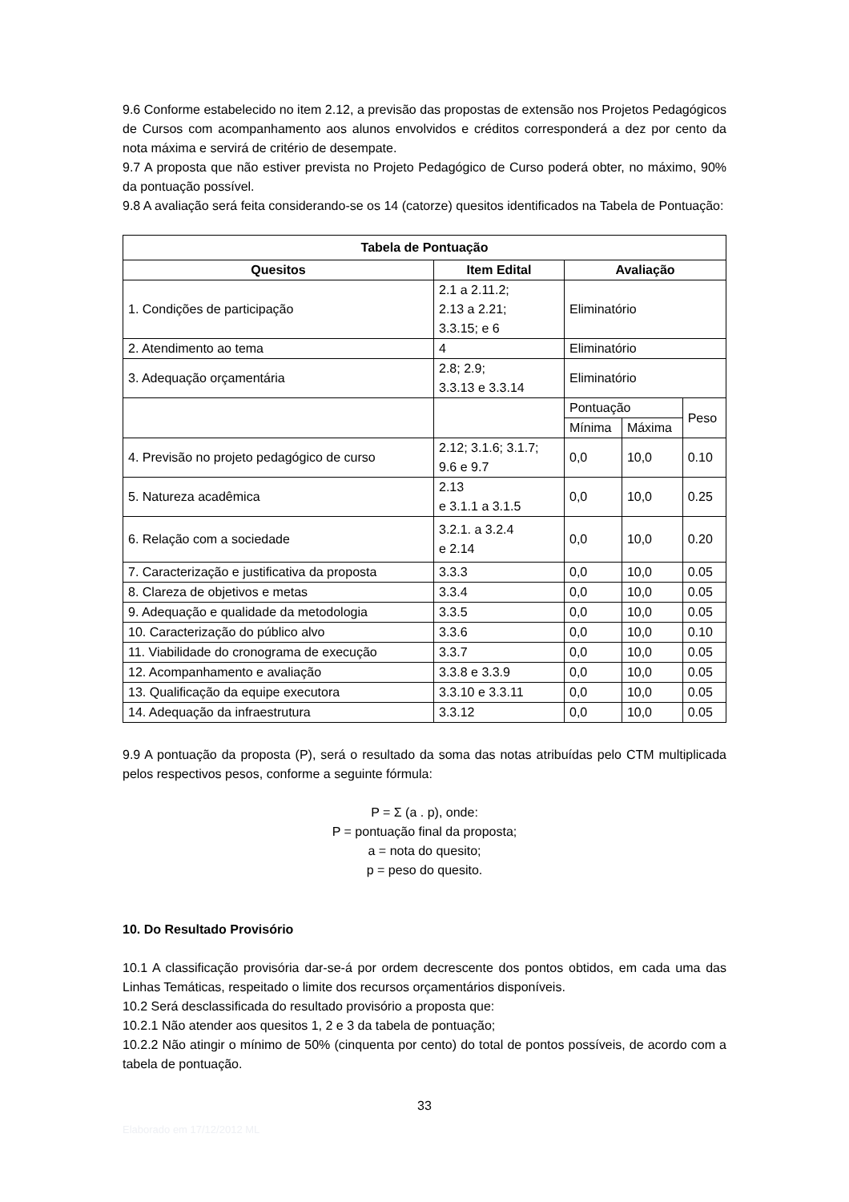9.6 Conforme estabelecido no item 2.12, a previsão das propostas de extensão nos Projetos Pedagógicos de Cursos com acompanhamento aos alunos envolvidos e créditos corresponderá a dez por cento da nota máxima e servirá de critério de desempate.
9.7 A proposta que não estiver prevista no Projeto Pedagógico de Curso poderá obter, no máximo, 90% da pontuação possível.
9.8 A avaliação será feita considerando-se os 14 (catorze) quesitos identificados na Tabela de Pontuação:
| Tabela de Pontuação | | | | |
| --- | --- | --- | --- | --- |
| Quesitos | Item Edital | Avaliação | | |
| 1. Condições de participação | 2.1 a 2.11.2; 2.13 a 2.21; 3.3.15; e 6 | Eliminatório | | |
| 2. Atendimento ao tema | 4 | Eliminatório | | |
| 3. Adequação orçamentária | 2.8; 2.9; 3.3.13 e 3.3.14 | Eliminatório | | |
| | | Pontuação | | Peso |
| | | Mínima | Máxima | |
| 4. Previsão no projeto pedagógico de curso | 2.12; 3.1.6; 3.1.7; 9.6 e 9.7 | 0,0 | 10,0 | 0.10 |
| 5. Natureza acadêmica | 2.13 e 3.1.1 a 3.1.5 | 0,0 | 10,0 | 0.25 |
| 6. Relação com a sociedade | 3.2.1. a 3.2.4 e 2.14 | 0,0 | 10,0 | 0.20 |
| 7. Caracterização e justificativa da proposta | 3.3.3 | 0,0 | 10,0 | 0.05 |
| 8. Clareza de objetivos e metas | 3.3.4 | 0,0 | 10,0 | 0.05 |
| 9. Adequação e qualidade da metodologia | 3.3.5 | 0,0 | 10,0 | 0.05 |
| 10. Caracterização do público alvo | 3.3.6 | 0,0 | 10,0 | 0.10 |
| 11. Viabilidade do cronograma de execução | 3.3.7 | 0,0 | 10,0 | 0.05 |
| 12. Acompanhamento e avaliação | 3.3.8 e 3.3.9 | 0,0 | 10,0 | 0.05 |
| 13. Qualificação da equipe executora | 3.3.10 e 3.3.11 | 0,0 | 10,0 | 0.05 |
| 14. Adequação da infraestrutura | 3.3.12 | 0,0 | 10,0 | 0.05 |
9.9 A pontuação da proposta (P), será o resultado da soma das notas atribuídas pelo CTM multiplicada pelos respectivos pesos, conforme a seguinte fórmula:
P = Σ (a . p), onde:
P = pontuação final da proposta;
a = nota do quesito;
p = peso do quesito.
10. Do Resultado Provisório
10.1 A classificação provisória dar-se-á por ordem decrescente dos pontos obtidos, em cada uma das Linhas Temáticas, respeitado o limite dos recursos orçamentários disponíveis.
10.2 Será desclassificada do resultado provisório a proposta que:
10.2.1 Não atender aos quesitos 1, 2 e 3 da tabela de pontuação;
10.2.2 Não atingir o mínimo de 50% (cinquenta por cento) do total de pontos possíveis, de acordo com a tabela de pontuação.
33
Elaborado em 17/12/2012 ML